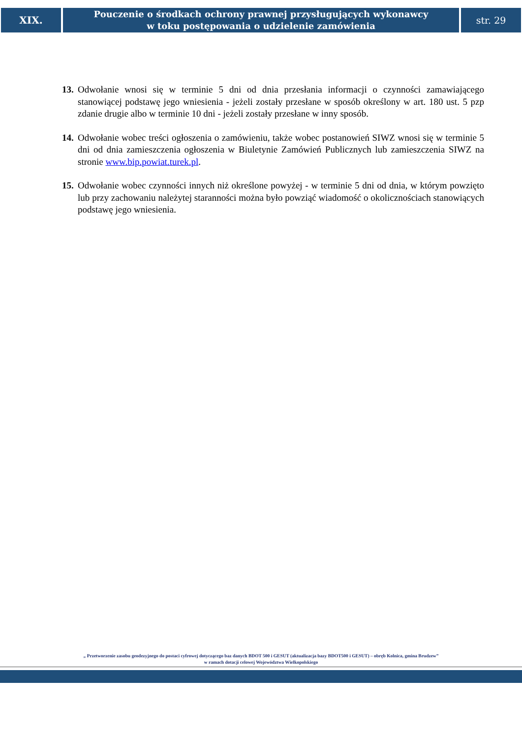XIX.
Pouczenie o środkach ochrony prawnej przysługujących wykonawcy
w toku postępowania o udzielenie zamówienia
str. 29
13. Odwołanie wnosi się w terminie 5 dni od dnia przesłania informacji o czynności zamawiającego stanowiącej podstawę jego wniesienia - jeżeli zostały przesłane w sposób określony w art. 180 ust. 5 pzp zdanie drugie albo w terminie 10 dni - jeżeli zostały przesłane w inny sposób.
14. Odwołanie wobec treści ogłoszenia o zamówieniu, także wobec postanowień SIWZ wnosi się w terminie 5 dni od dnia zamieszczenia ogłoszenia w Biuletynie Zamówień Publicznych lub zamieszczenia SIWZ na stronie www.bip.powiat.turek.pl.
15. Odwołanie wobec czynności innych niż określone powyżej - w terminie 5 dni od dnia, w którym powzięto lub przy zachowaniu należytej staranności można było powziąć wiadomość o okolicznościach stanowiących podstawę jego wniesienia.
„ Przetworzenie zasobu geodezyjnego do postaci cyfrowej dotyczącego baz danych BDOT 500 i GESUT (aktualizacja bazy BDOT500 i GESUT) – obręb Kolnica, gmina Brudzew”
w ramach dotacji celowej Województwa Wielkopolskiego